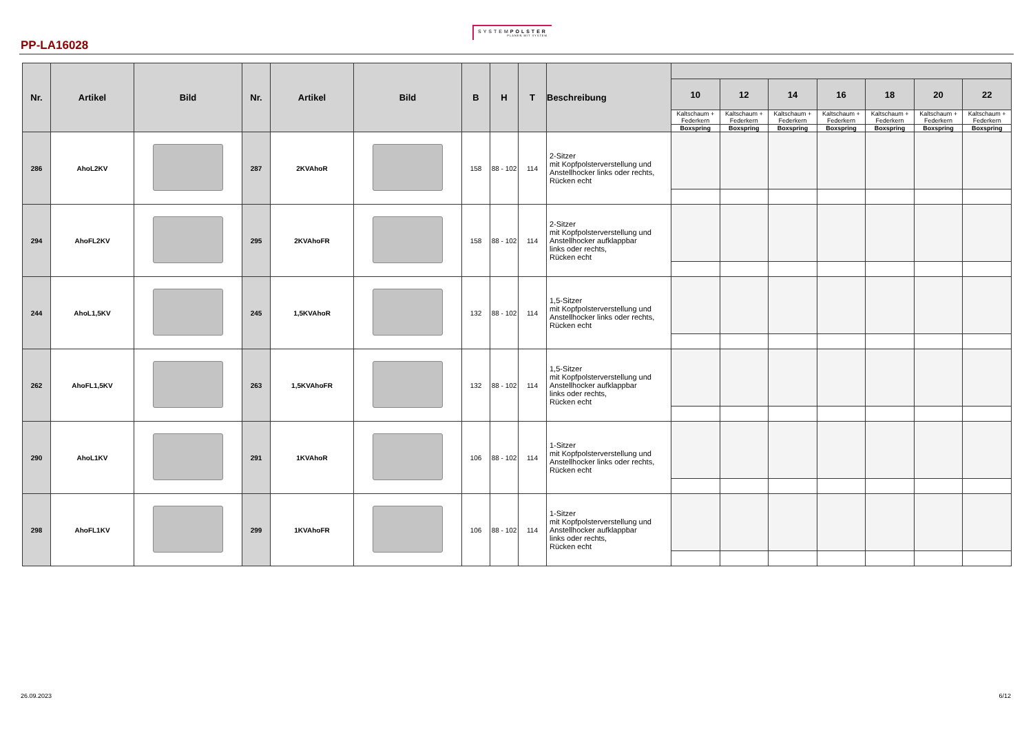PP-LA16028
SYSTEMPOLSTER
PLANEN MIT SYSTEM
| Nr. | Artikel | Bild | Nr. | Artikel | Bild | B | H | T | Beschreibung | | | | | | | |
| --- | --- | --- | --- | --- | --- | --- | --- | --- | --- | --- | --- | --- | --- | --- | --- | --- |
| | | | | | | | | | | 10 | 12 | 14 | 16 | 18 | 20 | 22 |
| | | | | | | | | | | Kaltschaum + Federkern | Kaltschaum + Federkern | Kaltschaum + Federkern | Kaltschaum + Federkern | Kaltschaum + Federkern | Kaltschaum + Federkern | Kaltschaum + Federkern |
| | | | | | | | | | | Boxspring | Boxspring | Boxspring | Boxspring | Boxspring | Boxspring | Boxspring |
| 286 | AhoL2KV | | 287 | 2KVAhoR | | 158 | 88 - 102 | 114 | 2-Sitzer mit Kopfpolsterverstellung und Anstellhocker links oder rechts, Rücken echt | | | | | | | |
| 294 | AhoFL2KV | | 295 | 2KVAhoFR | | 158 | 88 - 102 | 114 | 2-Sitzer mit Kopfpolsterverstellung und Anstellhocker aufklappbar links oder rechts, Rücken echt | | | | | | | |
| 244 | AhoL1,5KV | | 245 | 1,5KVAhoR | | 132 | 88 - 102 | 114 | 1,5-Sitzer mit Kopfpolsterverstellung und Anstellhocker links oder rechts, Rücken echt | | | | | | | |
| 262 | AhoFL1,5KV | | 263 | 1,5KVAhoFR | | 132 | 88 - 102 | 114 | 1,5-Sitzer mit Kopfpolsterverstellung und Anstellhocker aufklappbar links oder rechts, Rücken echt | | | | | | | |
| 290 | AhoL1KV | | 291 | 1KVAhoR | | 106 | 88 - 102 | 114 | 1-Sitzer mit Kopfpolsterverstellung und Anstellhocker links oder rechts, Rücken echt | | | | | | | |
| 298 | AhoFL1KV | | 299 | 1KVAhoFR | | 106 | 88 - 102 | 114 | 1-Sitzer mit Kopfpolsterverstellung und Anstellhocker aufklappbar links oder rechts, Rücken echt | | | | | | | |
26.09.2023 6/12